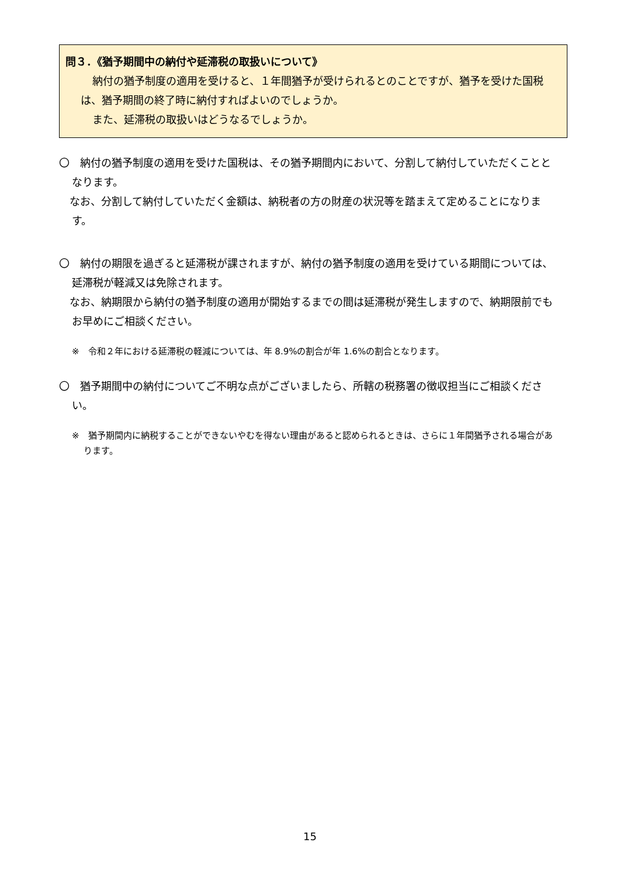問３．《猶予期間中の納付や延滞税の取扱いについて》
納付の猶予制度の適用を受けると、１年間猶予が受けられるとのことですが、猶予を受けた国税は、猶予期間の終了時に納付すればよいのでしょうか。
また、延滞税の取扱いはどうなるでしょうか。
〇　納付の猶予制度の適用を受けた国税は、その猶予期間内において、分割して納付していただくこととなります。
　なお、分割して納付していただく金額は、納税者の方の財産の状況等を踏まえて定めることになります。
〇　納付の期限を過ぎると延滞税が課されますが、納付の猶予制度の適用を受けている期間については、延滞税が軽減又は免除されます。
　なお、納期限から納付の猶予制度の適用が開始するまでの間は延滞税が発生しますので、納期限前でもお早めにご相談ください。
※　令和２年における延滞税の軽減については、年 8.9%の割合が年 1.6%の割合となります。
〇　猶予期間中の納付についてご不明な点がございましたら、所轄の税務署の徴収担当にご相談ください。
※　猶予期間内に納税することができないやむを得ない理由があると認められるときは、さらに１年間猶予される場合があります。
15